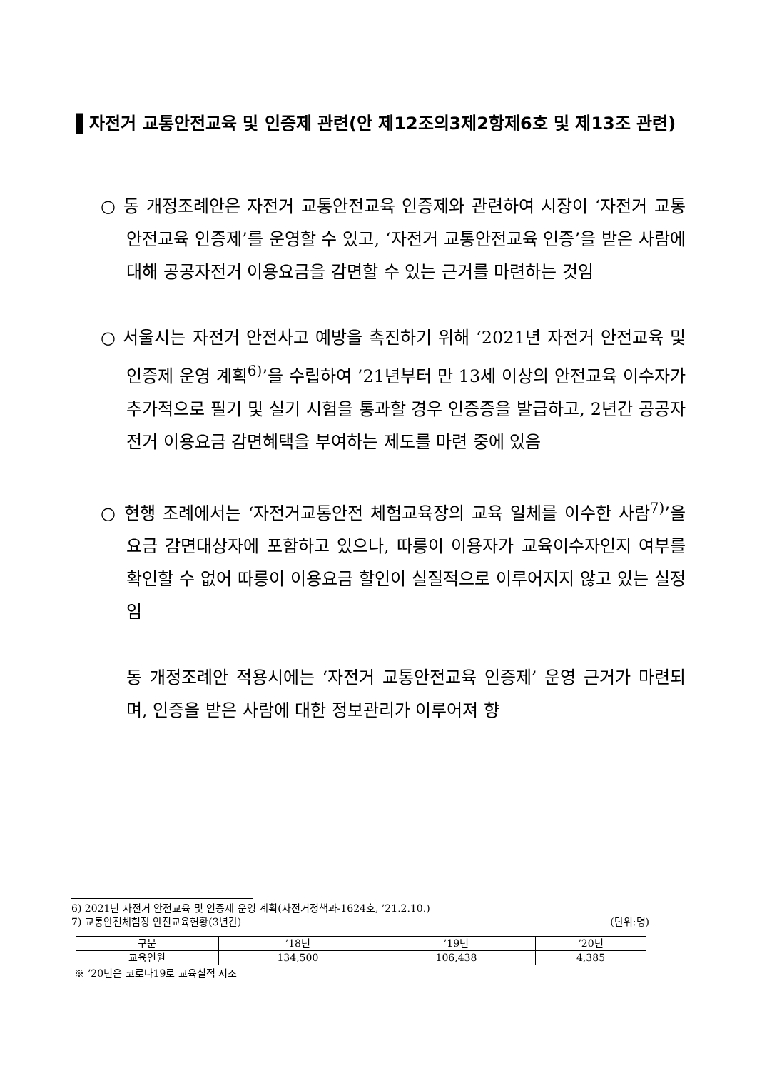▌자전거 교통안전교육 및 인증제 관련(안 제12조의3제2항제6호 및 제13조 관련)
○ 동 개정조례안은 자전거 교통안전교육 인증제와 관련하여 시장이 ‘자전거 교통안전교육 인증제’를 운영할 수 있고, ‘자전거 교통안전교육 인증’을 받은 사람에 대해 공공자전거 이용요금을 감면할 수 있는 근거를 마련하는 것임
○ 서울시는 자전거 안전사고 예방을 촉진하기 위해 ‘2021년 자전거 안전교육 및 인증제 운영 계획<sup>6)</sup>’을 수립하여 ’21년부터 만 13세 이상의 안전교육 이수자가 추가적으로 필기 및 실기 시험을 통과할 경우 인증증을 발급하고, 2년간 공공자전거 이용요금 감면혜택을 부여하는 제도를 마련 중에 있음
○ 현행 조례에서는 ‘자전거교통안전 체험교육장의 교육 일체를 이수한 사람<sup>7)</sup>’을 요금 감면대상자에 포함하고 있으나, 따릉이 이용자가 교육이수자인지 여부를 확인할 수 없어 따릉이 이용요금 할인이 실질적으로 이루어지지 않고 있는 실정임
동 개정조례안 적용시에는 ‘자전거 교통안전교육 인증제’ 운영 근거가 마련되며, 인증을 받은 사람에 대한 정보관리가 이루어져 향
6) 2021년 자전거 안전교육 및 인증제 운영 계획(자전거정책과-1624호, ’21.2.10.)
7) 교통안전체험장 안전교육현황(3년간) (단위:명)
| 구분 | ’18년 | ’19년 | ’20년 |
| --- | --- | --- | --- |
| 교육인원 | 134,500 | 106,438 | 4,385 |
※ ’20년은 코로나19로 교육실적 저조